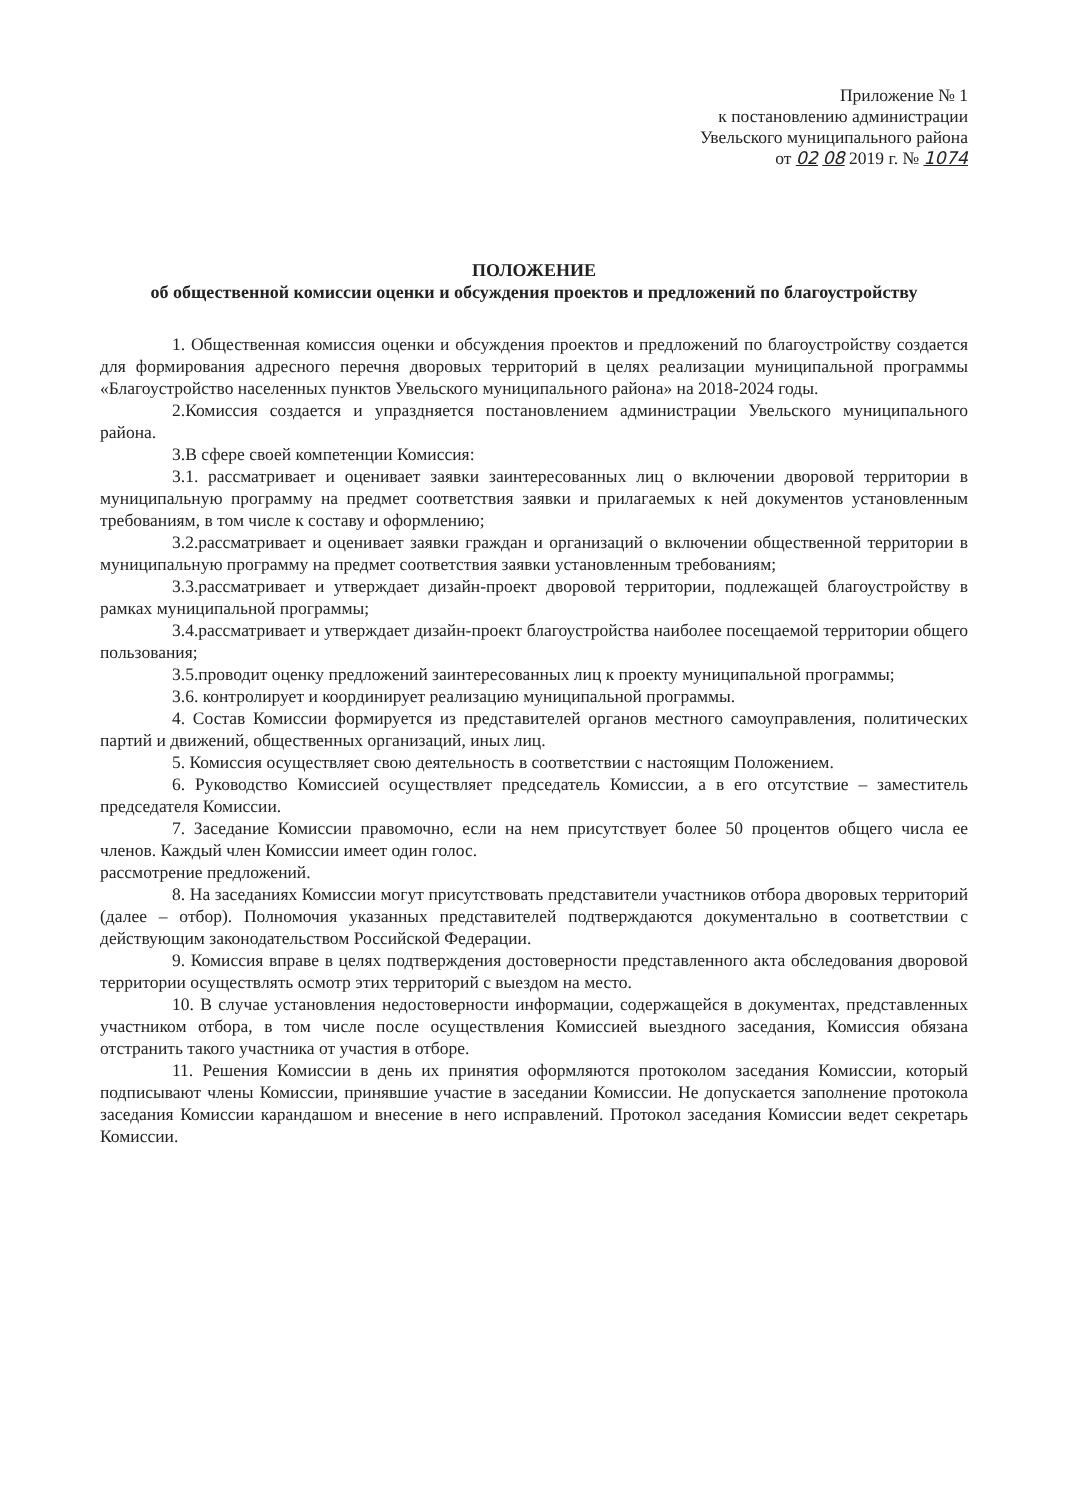Приложение № 1
к постановлению администрации
Увельского муниципального района
от 02 08 2019 г. № 1074
ПОЛОЖЕНИЕ
об общественной комиссии оценки и обсуждения проектов и предложений по благоустройству
1. Общественная комиссия оценки и обсуждения проектов и предложений по благоустройству создается для формирования адресного перечня дворовых территорий в целях реализации муниципальной программы «Благоустройство населенных пунктов Увельского муниципального района» на 2018-2024 годы.
2.Комиссия создается и упраздняется постановлением администрации Увельского муниципального района.
3.В сфере своей компетенции Комиссия:
3.1. рассматривает и оценивает заявки заинтересованных лиц о включении дворовой территории в муниципальную программу на предмет соответствия заявки и прилагаемых к ней документов установленным требованиям, в том числе к составу и оформлению;
3.2.рассматривает и оценивает заявки граждан и организаций о включении общественной территории в муниципальную программу на предмет соответствия заявки установленным требованиям;
3.3.рассматривает и утверждает дизайн-проект дворовой территории, подлежащей благоустройству в рамках муниципальной программы;
3.4.рассматривает и утверждает дизайн-проект благоустройства наиболее посещаемой территории общего пользования;
3.5.проводит оценку предложений заинтересованных лиц к проекту муниципальной программы;
3.6. контролирует и координирует реализацию муниципальной программы.
4. Состав Комиссии формируется из представителей органов местного самоуправления, политических партий и движений, общественных организаций, иных лиц.
5. Комиссия осуществляет свою деятельность в соответствии с настоящим Положением.
6. Руководство Комиссией осуществляет председатель Комиссии, а в его отсутствие – заместитель председателя Комиссии.
7. Заседание Комиссии правомочно, если на нем присутствует более 50 процентов общего числа ее членов. Каждый член Комиссии имеет один голос.
рассмотрение предложений.
8. На заседаниях Комиссии могут присутствовать представители участников отбора дворовых территорий (далее – отбор). Полномочия указанных представителей подтверждаются документально в соответствии с действующим законодательством Российской Федерации.
9. Комиссия вправе в целях подтверждения достоверности представленного акта обследования дворовой территории осуществлять осмотр этих территорий с выездом на место.
10. В случае установления недостоверности информации, содержащейся в документах, представленных участником отбора, в том числе после осуществления Комиссией выездного заседания, Комиссия обязана отстранить такого участника от участия в отборе.
11. Решения Комиссии в день их принятия оформляются протоколом заседания Комиссии, который подписывают члены Комиссии, принявшие участие в заседании Комиссии. Не допускается заполнение протокола заседания Комиссии карандашом и внесение в него исправлений. Протокол заседания Комиссии ведет секретарь Комиссии.